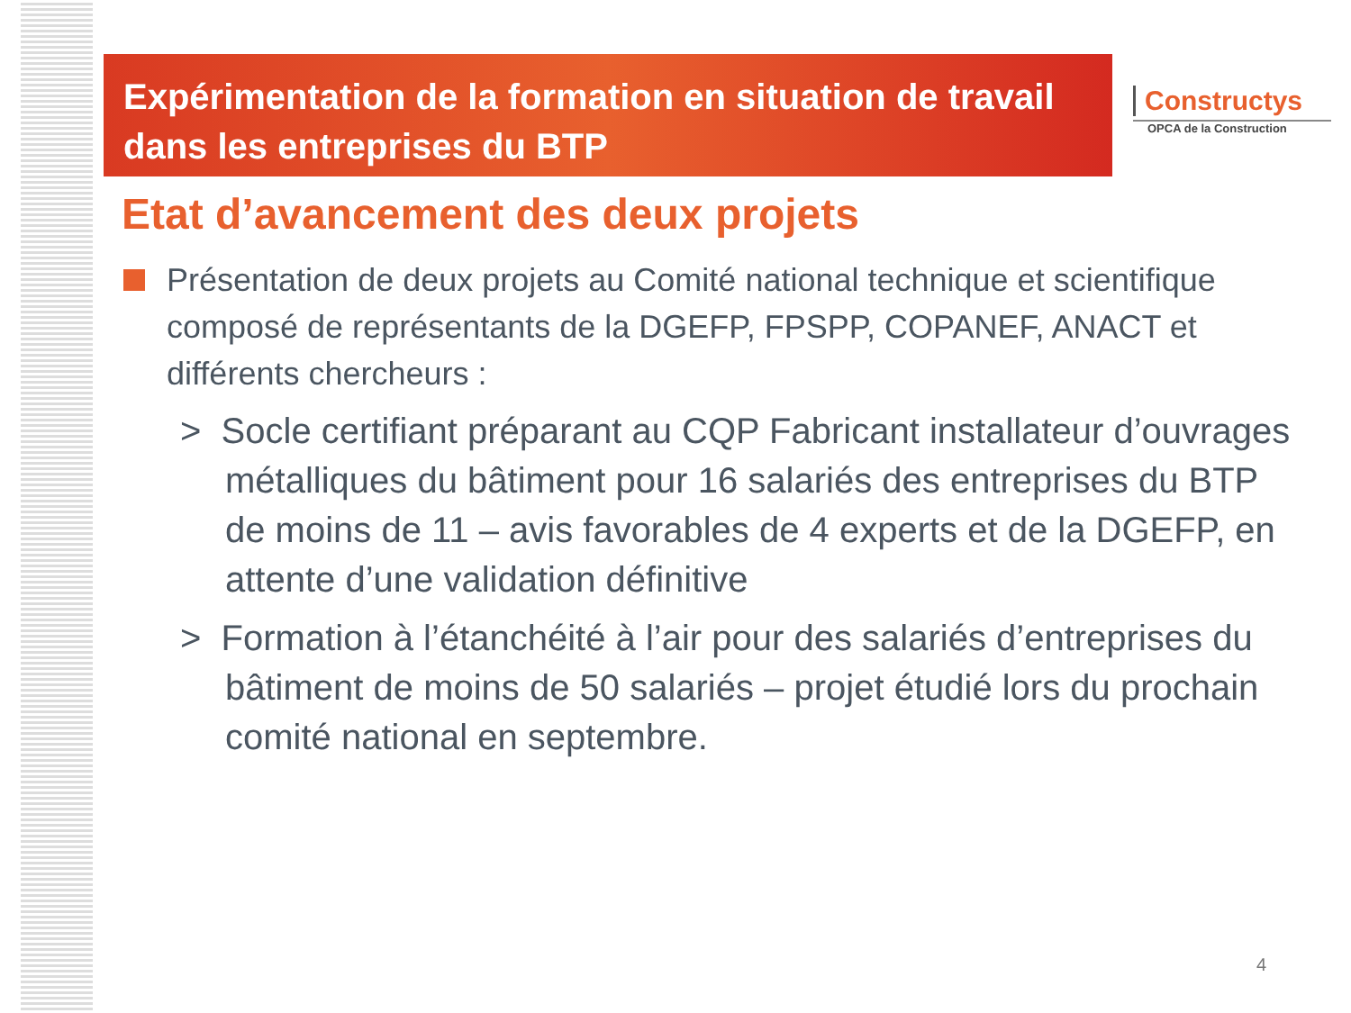Expérimentation de la formation en situation de travail dans les entreprises du BTP
Constructys
OPCA de la Construction
Etat d’avancement des deux projets
Présentation de deux projets au Comité national technique et scientifique composé de représentants de la DGEFP, FPSPP, COPANEF, ANACT et différents chercheurs :
> Socle certifiant préparant au CQP Fabricant installateur d’ouvrages métalliques du bâtiment pour 16 salariés des entreprises du BTP de moins de 11 – avis favorables de 4 experts et de la DGEFP, en attente d’une validation définitive
> Formation à l’étanchéité à l’air pour des salariés d’entreprises du bâtiment de moins de 50 salariés – projet étudié lors du prochain comité national en septembre.
4